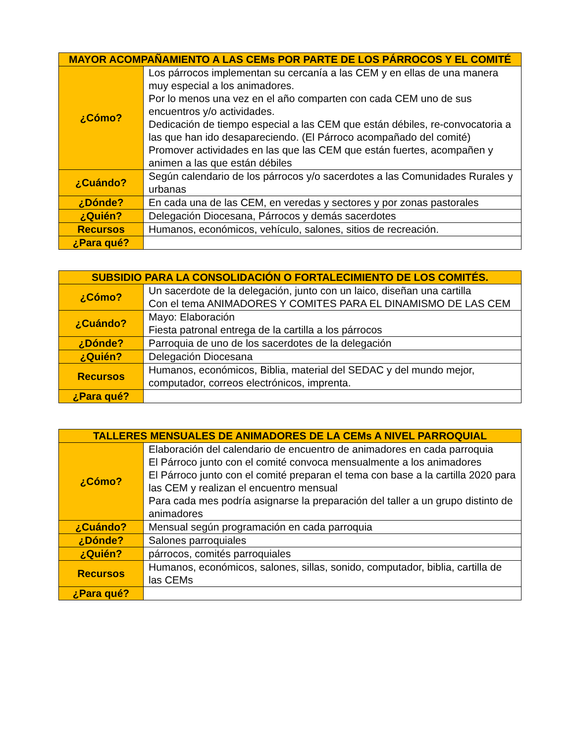| MAYOR ACOMPAÑAMIENTO A LAS CEMs POR PARTE DE LOS PÁRROCOS Y EL COMITÉ | |
| --- | --- |
| ¿Cómo? | Los párrocos implementan su cercanía a las CEM y en ellas de una manera muy especial a los animadores. Por lo menos una vez en el año comparten con cada CEM uno de sus encuentros y/o actividades. Dedicación de tiempo especial a las CEM que están débiles, re-convocatoria a las que han ido desapareciendo. (El Párroco acompañado del comité) Promover actividades en las que las CEM que están fuertes, acompañen y animen a las que están débiles |
| ¿Cuándo? | Según calendario de los párrocos y/o sacerdotes a las Comunidades Rurales y urbanas |
| ¿Dónde? | En cada una de las CEM, en veredas y sectores y por zonas pastorales |
| ¿Quién? | Delegación Diocesana, Párrocos y demás sacerdotes |
| Recursos | Humanos, económicos, vehículo, salones, sitios de recreación. |
| ¿Para qué? | |
| SUBSIDIO PARA LA CONSOLIDACIÓN O FORTALECIMIENTO DE LOS COMITÉS. | |
| --- | --- |
| ¿Cómo? | Un sacerdote de la delegación, junto con un laico, diseñan una cartilla Con el tema ANIMADORES Y COMITES PARA EL DINAMISMO DE LAS CEM |
| ¿Cuándo? | Mayo: Elaboración Fiesta patronal entrega de la cartilla a los párrocos |
| ¿Dónde? | Parroquia de uno de los sacerdotes de la delegación |
| ¿Quién? | Delegación Diocesana |
| Recursos | Humanos, económicos, Biblia, material del SEDAC y del mundo mejor, computador, correos electrónicos, imprenta. |
| ¿Para qué? | |
| TALLERES MENSUALES DE ANIMADORES DE LA CEMs A NIVEL PARROQUIAL | |
| --- | --- |
| ¿Cómo? | Elaboración del calendario de encuentro de animadores en cada parroquia El Párroco junto con el comité convoca mensualmente a los animadores El Párroco junto con el comité preparan el tema con base a la cartilla 2020 para las CEM y realizan el encuentro mensual Para cada mes podría asignarse la preparación del taller a un grupo distinto de animadores |
| ¿Cuándo? | Mensual según programación en cada parroquia |
| ¿Dónde? | Salones parroquiales |
| ¿Quién? | párrocos, comités parroquiales |
| Recursos | Humanos, económicos, salones, sillas, sonido, computador, biblia, cartilla de las CEMs |
| ¿Para qué? | |